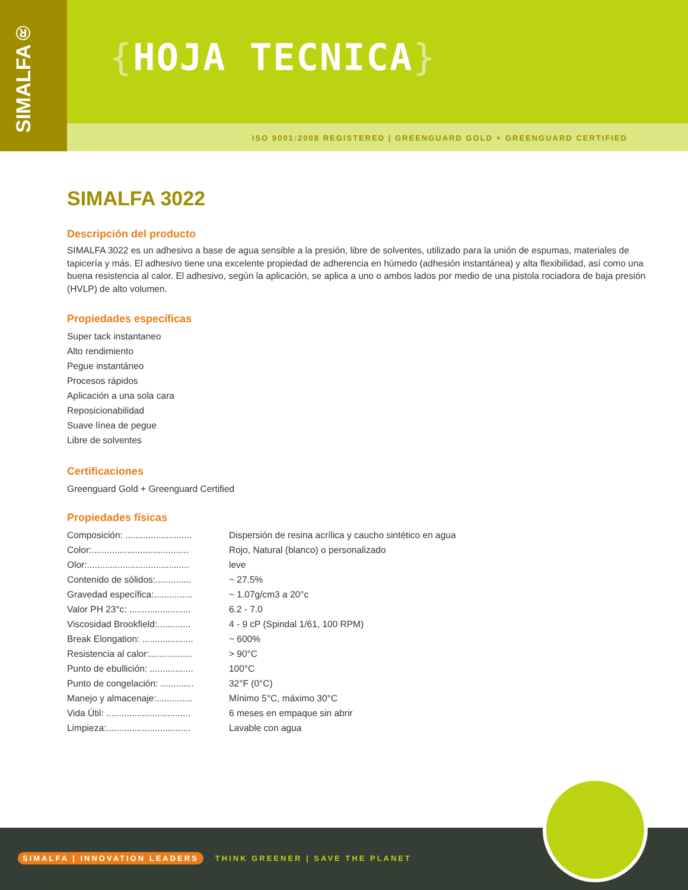{HOJA TECNICA}
ISO 9001:2008 REGISTERED | GREENGUARD GOLD + GREENGUARD CERTIFIED
SIMALFA®
SIMALFA 3022
Descripción del producto
SIMALFA 3022 es un adhesivo a base de agua sensible a la presión, libre de solventes, utilizado para la unión de espumas, materiales de tapicería y más. El adhesivo tiene una excelente propiedad de adherencia en húmedo (adhesión instantánea) y alta flexibilidad, así como una buena resistencia al calor. El adhesivo, según la aplicación, se aplica a uno o ambos lados por medio de una pistola rociadora de baja presión (HVLP) de alto volumen.
Propiedades específicas
Super tack instantaneo
Alto rendimiento
Pegue instantáneo
Procesos rápidos
Aplicación a una sola cara
Reposicionabilidad
Suave línea de pegue
Libre de solventes
Certificaciones
Greenguard Gold + Greenguard Certified
Propiedades físicas
Composición: .......................... Dispersión de resina acrílica y caucho sintético en agua
Color:...................................... Rojo, Natural (blanco) o personalizado
Olor:........................................ leve
Contenido de sólidos:.............. ~ 27.5%
Gravedad específica:............... ~ 1.07g/cm3 a 20°c
Valor PH 23°c: ........................ 6.2 - 7.0
Viscosidad Brookfield:............. 4 - 9 cP (Spindal 1/61, 100 RPM)
Break Elongation: .................... ~ 600%
Resistencia al calor:................. > 90°C
Punto de ebullición: ................. 100°C
Punto de congelación: ............. 32°F (0°C)
Manejo y almacenaje:.............. Mínimo 5°C, máximo 30°C
Vida Útil: ................................. 6 meses en empaque sin abrir
Limpieza:................................. Lavable con agua
SIMALFA | INNOVATION LEADERS THINK GREENER | SAVE THE PLANET